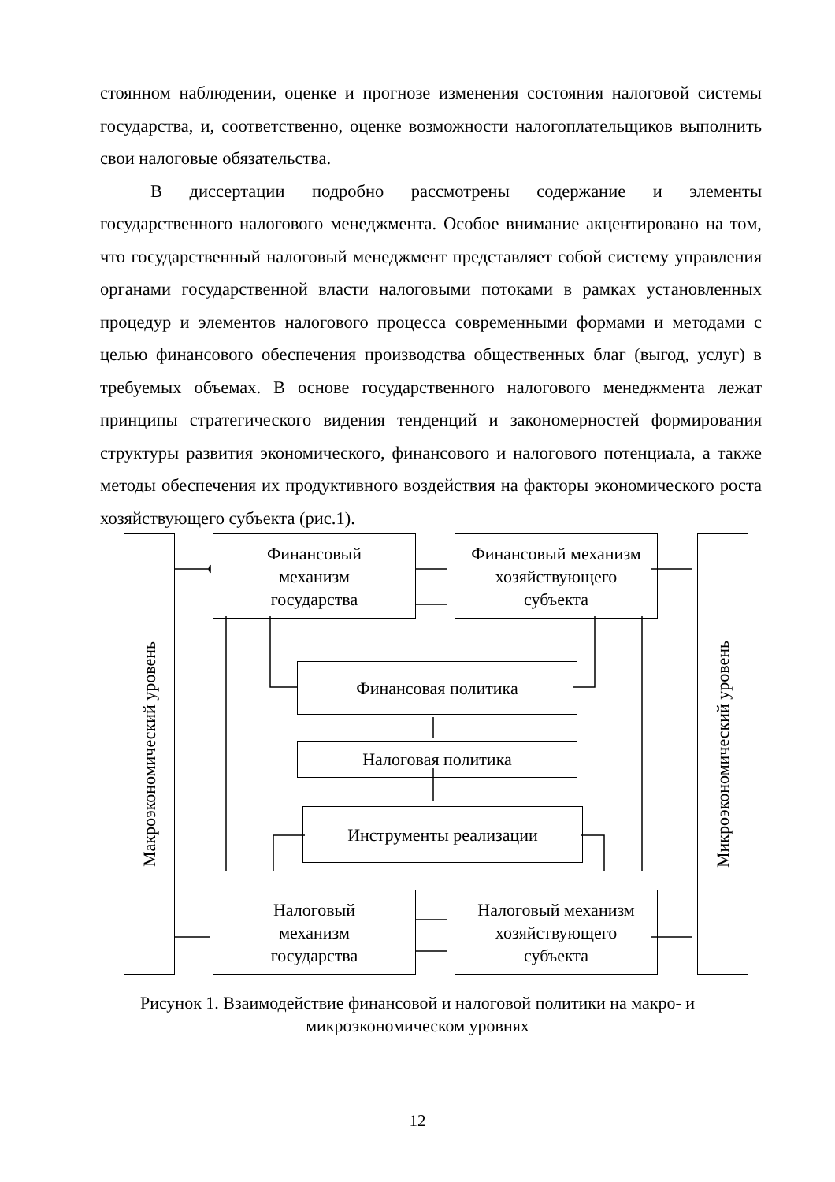стоянном наблюдении, оценке и прогнозе изменения состояния налоговой системы государства, и, соответственно, оценке возможности налогоплательщиков выполнить свои налоговые обязательства.
В диссертации подробно рассмотрены содержание и элементы государственного налогового менеджмента. Особое внимание акцентировано на том, что государственный налоговый менеджмент представляет собой систему управления органами государственной власти налоговыми потоками в рамках установленных процедур и элементов налогового процесса современными формами и методами с целью финансового обеспечения производства общественных благ (выгод, услуг) в требуемых объемах. В основе государственного налогового менеджмента лежат принципы стратегического видения тенденций и закономерностей формирования структуры развития экономического, финансового и налогового потенциала, а также методы обеспечения их продуктивного воздействия на факторы экономического роста хозяйствующего субъекта (рис.1).
Макроэкономический уровень
Финансовый
механизм
государства
Финансовый механизм
хозяйствующего
субъекта
Микроэкономический уровень
Финансовая политика
Налоговая политика
Инструменты реализации
Налоговый
механизм
государства
Налоговый механизм
хозяйствующего
субъекта
Рисунок 1. Взаимодействие финансовой и налоговой политики на макро- и
микроэкономическом уровнях
12